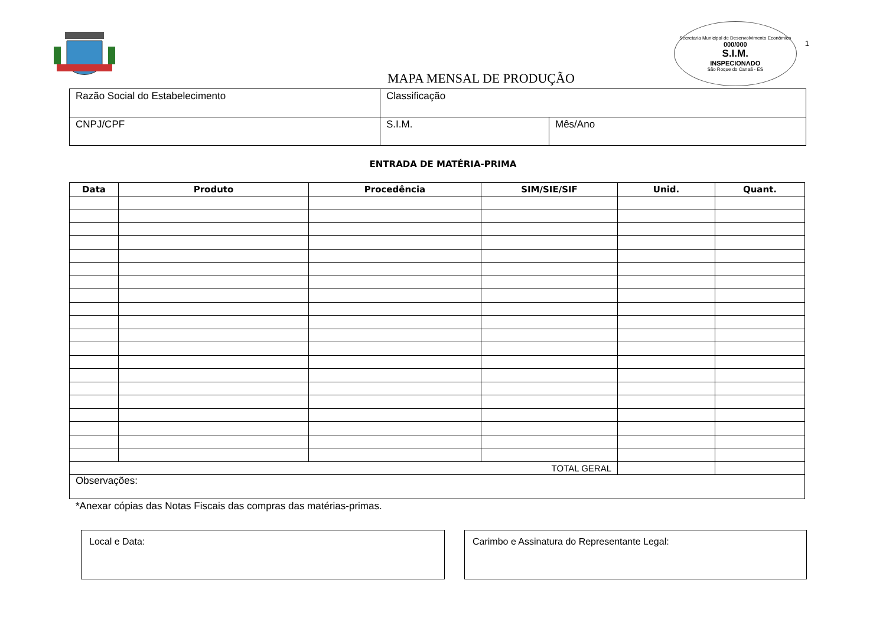MAPA MENSAL DE PRODUÇÃO
Secretaria Municipal de Desenvolvimento Econômico
000/000
S.I.M.
INSPECIONADO
São Roque do Canaã - ES
1
| Razão Social do Estabelecimento | Classificação | |
| CNPJ/CPF | S.I.M. | Mês/Ano |
ENTRADA DE MATÉRIA-PRIMA
| Data | Produto | Procedência | SIM/SIE/SIF | Unid. | Quant. |
| --- | --- | --- | --- | --- | --- |
| TOTAL GERAL | | | | | |
| Observações: | | | | | |
*Anexar cópias das Notas Fiscais das compras das matérias-primas.
Local e Data: Carimbo e Assinatura do Representante Legal: